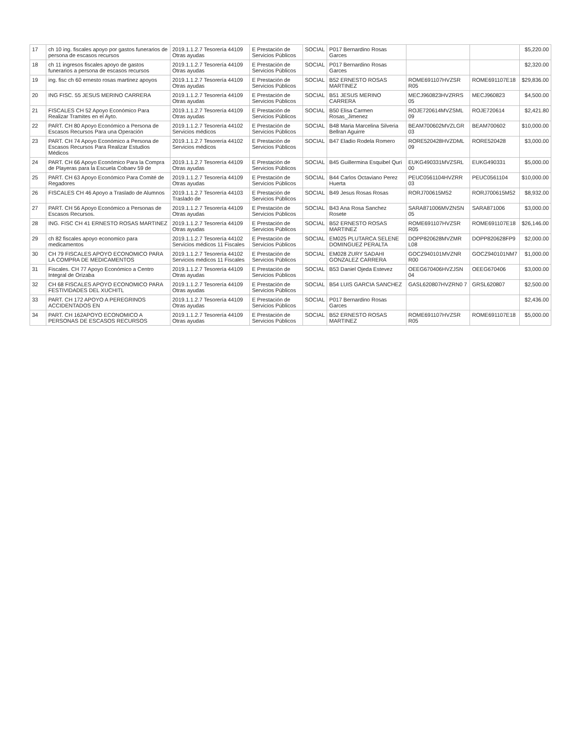| 17 | ch 10 ing. fiscales apoyo por gastos funerarios de persona de escasos recursos | 2019.1.1.2.7 Tesorería 44109 Otras ayudas | E Prestación de Servicios Públicos | SOCIAL | P017 Bernardino Rosas Garces | | | $5,220.00 |
| 18 | ch 11 ingresos fiscales apoyo de gastos funerarios a persona de escasos recursos | 2019.1.1.2.7 Tesorería 44109 Otras ayudas | E Prestación de Servicios Públicos | SOCIAL | P017 Bernardino Rosas Garces | | | $2,320.00 |
| 19 | ing. fisc ch 60 ernesto rosas martinez apoyos | 2019.1.1.2.7 Tesorería 44109 Otras ayudas | E Prestación de Servicios Públicos | SOCIAL | B52 ERNESTO ROSAS MARTINEZ | ROME691107HVZSR R05 | ROME691107E18 | $29,836.00 |
| 20 | ING FISC. 55 JESUS MERINO CARRERA | 2019.1.1.2.7 Tesorería 44109 Otras ayudas | E Prestación de Servicios Públicos | SOCIAL | B51 JESUS MERINO CARRERA | MECJ960823HVZRRS 05 | MECJ960823 | $4,500.00 |
| 21 | FISCALES CH 52 Apoyo Económico Para Realizar Tramites en el Ayto. | 2019.1.1.2.7 Tesorería 44109 Otras ayudas | E Prestación de Servicios Públicos | SOCIAL | B50 Elisa Carmen Rosas_Jimenez | ROJE720614MVZSML 09 | ROJE720614 | $2,421.80 |
| 22 | PART. CH 80 Apoyo Económico a Persona de Escasos Recursos Para una Operación | 2019.1.1.2.7 Tesorería 44102 Servicios médicos | E Prestación de Servicios Públicos | SOCIAL | B48 Maria Marcelina Silveria Bellran Aguirre | BEAM700602MVZLGR 03 | BEAM700602 | $10,000.00 |
| 23 | PART. CH 74 Apoyo Económico a Persona de Escasos Recursos Para Realizar Estudios Médicos | 2019.1.1.2.7 Tesorería 44102 Servicios médicos | E Prestación de Servicios Públicos | SOCIAL | B47 Eladio Rodela Romero | RORE520428HVZDML 09 | RORE520428 | $3,000.00 |
| 24 | PART. CH 66 Apoyo Económico Para la Compra de Playeras para la Escuela Cobaev 59 de | 2019.1.1.2.7 Tesorería 44109 Otras ayudas | E Prestación de Servicios Públicos | SOCIAL | B45 Guillermina Esquibel Quri | EUKG490331MVZSRL 00 | EUKG490331 | $5,000.00 |
| 25 | PART. CH 63 Apoyo Económico Para Comité de Regadores | 2019.1.1.2.7 Tesorería 44109 Otras ayudas | E Prestación de Servicios Públicos | SOCIAL | B44 Carlos Octaviano Perez Huerta | PEUC0561104HVZRR 03 | PEUC0561104 | $10,000.00 |
| 26 | FISCALES CH 46 Apoyo a Traslado de Alumnos | 2019.1.1.2.7 Tesorería 44103 Traslado de | E Prestación de Servicios Públicos | SOCIAL | B49 Jesus Rosas Rosas | RORJ700615M52 | RORJ700615M52 | $8,932.00 |
| 27 | PART. CH 56 Apoyo Económico a Personas de Escasos Recursos. | 2019.1.1.2.7 Tesorería 44109 Otras ayudas | E Prestación de Servicios Públicos | SOCIAL | B43 Ana Rosa Sanchez Rosete | SARA871006MVZNSN 05 | SARA871006 | $3,000.00 |
| 28 | ING. FISC CH 41 ERNESTO ROSAS MARTINEZ | 2019.1.1.2.7 Tesorería 44109 Otras ayudas | E Prestación de Servicios Públicos | SOCIAL | B52 ERNESTO ROSAS MARTINEZ | ROME691107HVZSR R05 | ROME691107E18 | $26,146.00 |
| 29 | ch 82 fiscales apoyo economico para medicamentos | 2019.1.1.2.7 Tesorería 44102 Servicios médicos 11 Fiscales | E Prestación de Servicios Públicos | SOCIAL | EM025 PLUTARCA SELENE DOMINGUEZ PERALTA | DOPP820628MVZMR L08 | DOPP820628FP9 | $2,000.00 |
| 30 | CH 79 FISCALES APOYO ECONOMICO PARA LA COMPRA DE MEDICAMENTOS | 2019.1.1.2.7 Tesorería 44102 Servicios médicos 11 Fiscales | E Prestación de Servicios Públicos | SOCIAL | EM028 ZURY SADAHI GONZALEZ CARRERA | GOCZ940101MVZNR R00 | GOCZ940101NM7 | $1,000.00 |
| 31 | Fiscales. CH 77 Apoyo Económico a Centro Integral de Orizaba | 2019.1.1.2.7 Tesorería 44109 Otras ayudas | E Prestación de Servicios Públicos | SOCIAL | B53 Daniel Ojeda Estevez | OEEG670406HVZJSN 04 | OEEG670406 | $3,000.00 |
| 32 | CH 68 FISCALES APOYO ECONOMICO PARA FESTIVIDADES DEL XUCHITL | 2019.1.1.2.7 Tesorería 44109 Otras ayudas | E Prestación de Servicios Públicos | SOCIAL | B54 LUIS GARCIA SANCHEZ | GASL620807HVZRN0 7 | GRSL620807 | $2,500.00 |
| 33 | PART. CH 172 APOYO A PEREGRINOS ACCIDENTADOS EN | 2019.1.1.2.7 Tesorería 44109 Otras ayudas | E Prestación de Servicios Públicos | SOCIAL | P017 Bernardino Rosas Garces | | | $2,436.00 |
| 34 | PART. CH 162APOYO ECONOMICO A PERSONAS DE ESCASOS RECURSOS | 2019.1.1.2.7 Tesorería 44109 Otras ayudas | E Prestación de Servicios Públicos | SOCIAL | B52 ERNESTO ROSAS MARTINEZ | ROME691107HVZSR R05 | ROME691107E18 | $5,000.00 |